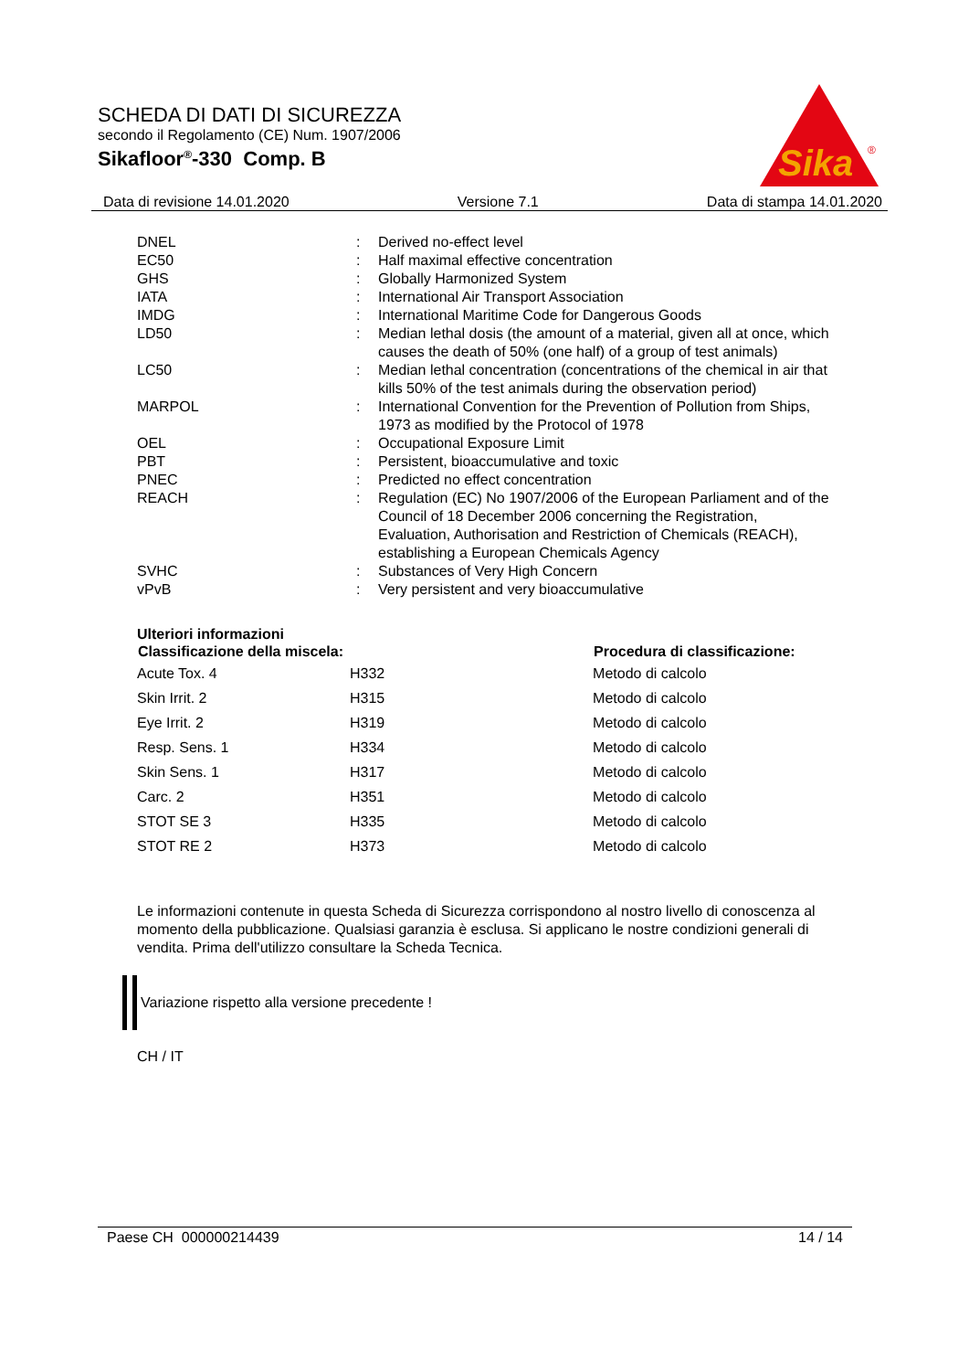SCHEDA DI DATI DI SICUREZZA
secondo il Regolamento (CE) Num. 1907/2006
Sikafloor<sup>®</sup>-330 Comp. B
Sika
®
Data di revisione 14.01.2020 Versione 7.1 Data di stampa 14.01.2020
| DNEL | : | Derived no-effect level |
| EC50 | : | Half maximal effective concentration |
| GHS | : | Globally Harmonized System |
| IATA | : | International Air Transport Association |
| IMDG | : | International Maritime Code for Dangerous Goods |
| LD50 | : | Median lethal dosis (the amount of a material, given all at once, which causes the death of 50% (one half) of a group of test animals) |
| LC50 | : | Median lethal concentration (concentrations of the chemical in air that kills 50% of the test animals during the observation period) |
| MARPOL | : | International Convention for the Prevention of Pollution from Ships, 1973 as modified by the Protocol of 1978 |
| OEL | : | Occupational Exposure Limit |
| PBT | : | Persistent, bioaccumulative and toxic |
| PNEC | : | Predicted no effect concentration |
| REACH | : | Regulation (EC) No 1907/2006 of the European Parliament and of the Council of 18 December 2006 concerning the Registration, Evaluation, Authorisation and Restriction of Chemicals (REACH), establishing a European Chemicals Agency |
| SVHC | : | Substances of Very High Concern |
| vPvB | : | Very persistent and very bioaccumulative |
Ulteriori informazioni
| Classificazione della miscela: | | Procedura di classificazione: |
| --- | --- | --- |
| Acute Tox. 4 | H332 | Metodo di calcolo |
| Skin Irrit. 2 | H315 | Metodo di calcolo |
| Eye Irrit. 2 | H319 | Metodo di calcolo |
| Resp. Sens. 1 | H334 | Metodo di calcolo |
| Skin Sens. 1 | H317 | Metodo di calcolo |
| Carc. 2 | H351 | Metodo di calcolo |
| STOT SE 3 | H335 | Metodo di calcolo |
| STOT RE 2 | H373 | Metodo di calcolo |
Le informazioni contenute in questa Scheda di Sicurezza corrispondono al nostro livello di conoscenza al momento della pubblicazione. Qualsiasi garanzia è esclusa. Si applicano le nostre condizioni generali di vendita. Prima dell'utilizzo consultare la Scheda Tecnica.
Variazione rispetto alla versione precedente !
CH / IT
Paese CH 000000214439 14 / 14